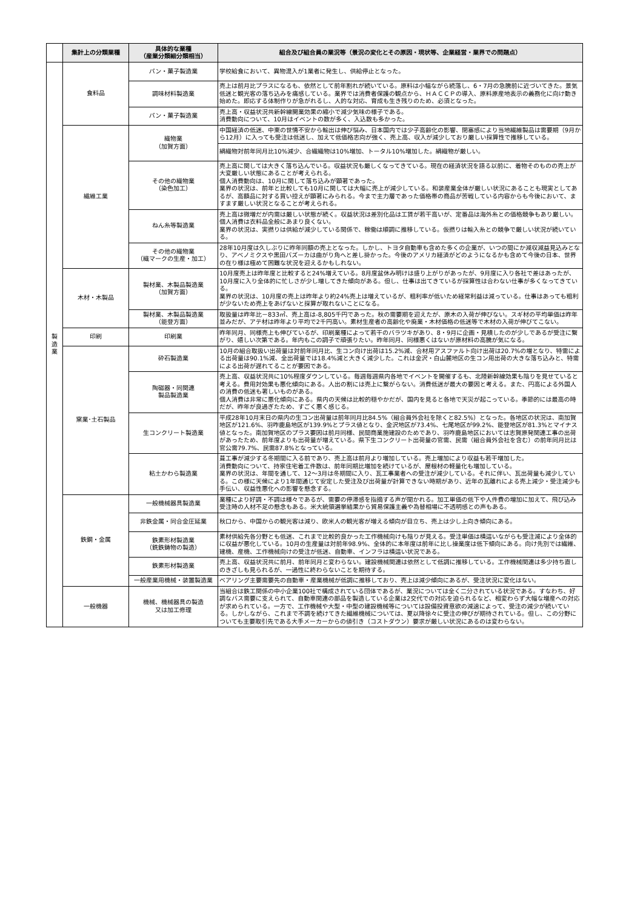| | 集計上の分類業種 | 具体的な業種 （産業分類細分類相当） | 組合及び組合員の業況等（景況の変化とその原因・現状等、企業経営・業界での問題点） |
| --- | --- | --- | --- |
| 製 造 業 | 食料品 | パン・菓子製造業 | 学校給食において、異物混入が1業者に発生し、供給停止となった。 |
| | | 調味材料製造業 | 売上は前月比プラスになるも、依然として前年割れが続いている。原料は小幅ながら続落し、6・7月の急騰前に近づいてきた。景気低迷と観光客の落ち込みを痛感している。業界では消費者保護の観点から、ＨＡＣＣＰの導入、原料原産地表示の義務化に向け動き始めた。即応する体制作りが急がれるし、人的な対応、育成も生き残りのため、必須となった。 |
| | | パン・菓子製造業 | 売上高・収益状況共新幹線開業効果の縮小で減少気味の様子である。 消費動向について、10月はイベントの数が多く、入込数も多かった。 |
| | 繊維工業 | 織物業 （加賀方面） | 中国経済の低迷、中東の世情不安から輸出は伸び悩み、日本国内では少子高齢化の影響、閉塞感により当地繊維製品は需要期（9月から12月）に入っても受注は低迷し、加えて低価格志向が強く、売上高、収入が減少しており厳しい採算性で推移している。 |
| | | | 絹織物対前年同月比10%減少、合繊織物は10%増加、トータル10%増加した。絹織物が厳しい。 |
| | | その他の織物業 （染色加工） | 売上高に関しては大きく落ち込んでいる。収益状況も厳しくなってきている。現在の経済状況を語る以前に、着物そのものの売上が大変厳しい状態にあることが考えられる。 個人消費動向は、10月に関して落ち込みが顕著であった。 業界の状況は、前年と比較しても10月に関しては大幅に売上が減少している。和装産業全体が厳しい状況にあることも現実としてあるが、高額品に対する買い控えが顕著にみられる。今まで主力層であった価格帯の商品が苦戦している内容からも今後において、ますます厳しい状況となることが考えられる。 |
| | | ねん糸等製造業 | 売上高は微増だが内需は厳しい状態が続く。収益状況は差別化品は工賃が若干高いが、定番品は海外糸との価格競争もあり厳しい。 個人消費は衣料品全般にあまり良くない。 業界の状況は、実撚りは供給が減少している関係で、稼働は順調に推移している。仮撚りは輸入糸との競争で厳しい状況が続いている。 |
| | | その他の織物業 （織マークの生産・加工） | 28年10月度は久しぶりに昨年同額の売上となった。しかし、トヨタ自動車も含めた多くの企業が、いつの間にか減収減益見込みとなり、アベノミクスや黒田バズーカは曲がり角へと差し掛かった。今後のアメリカ経済がどのようになるかも含めて今後の日本、世界の在り様は極めて困難な状況を迎えるかもしれない。 |
| | 木材・木製品 | 製材業、木製品製造業 （加賀方面） | 10月度売上は昨年度と比較すると24%増えている。8月度盆休み明けは盛り上がりがあったが、9月度に入り各社で差はあったが、10月度に入り全体的に忙しさが少し増してきた傾向がある。但し、仕事は出てきているが採算性は合わない仕事が多くなってきている。 業界の状況は、10月度の売上は昨年より約24%売上は増えているが、粗利率が低いため経常利益は減っている。仕事はあっても粗利が少ないため売上をあげないと採算が取れないことになる。 |
| | | 製材業、木製品製造業 （能登方面） | 取扱量は昨年比－833㎥、売上高は-8,805千円であった。秋の需要期を迎えたが、原木の入荷が伸びない。スギ材の平均単価は昨年並みだが、アテ材は昨年より平均で2千円高い。素材生産者の高齢化や廃業・木材価格の低迷等で木材の入荷が伸びてこない。 |
| | 印刷 | 印刷業 | 昨年同月、同様売上も伸びているが、印刷業種によって若干のバラツキがあり、8・9月に企画・見積したのが少しであるが受注に繋がり、嬉しい次第である。年内もこの調子で頑張りたい。昨年同月、同様悪くはないが原材料の高騰が気になる。 |
| | 窯業･土石製品 | 砕石製造業 | 10月の組合取扱い出荷量は対前年同月比、生コン向け出荷は15.2%減、合材用アスファルト向け出荷は20.7%の増となり、特需による出荷量は90.1%減、全出荷量では18.4%減と大きく減少した。これは金沢・白山麓地区の生コン用出荷の大きな落ち込みと、特需による出荷が遅れてることが要因である。 |
| | | 陶磁器・同関連 製品製造業 | 売上高、収益状況共に10%程度ダウンしている。毎週毎週県内各地でイベントを開催するも、北陸新幹線効果も陰りを見せていると考える。費用対効果も悪化傾向にある。人出の割には売上に繋がらない。消費低迷が最大の要因と考える。また、円高による外国人の消費の低迷も著しいものがある。 個人消費は非常に悪化傾向にある。県内の天候は比較的穏やかだが、国内を見ると各地で天災が起こっている。季節的には最高の時だが、昨年が良過ぎたため、すごく悪く感じる。 |
| | | 生コンクリート製造業 | 平成28年10月末日の県内の生コン出荷量は前年同月比84.5%（組合員外会社を除くと82.5%）となった。各地区の状況は、南加賀地区が121.6%、羽咋鹿島地区が139.9%とプラス値となり、金沢地区が73.4%、七尾地区が99.2%、能登地区が81.3%とマイナス値となった。南加賀地区のプラス要因は前月同様、民間商業施建設のためであり、羽咋鹿島地区においては志賀原発関連工事の出荷があったため、前年度よりも出荷量が増えている。県下生コンクリート出荷量の官需、民需（組合員外会社を含む）の前年同月比は官公需79.7%、民需87.8%となっている。 |
| | | 粘土かわら製造業 | 葺工事が減少する冬期間に入る前であり、売上高は前月より増加している。売上増加により収益も若干増加した。 消費動向について、持家住宅着工件数は、前年同期比増加を続けているが、屋根材の軽量化も増加している。 業界の状況は、年間を通して、12～3月は冬期間に入り、瓦工事業者への受注が減少している。それに伴い、瓦出荷量も減少している。この様に天候により1年間通じて安定した受注及び出荷量が計算できない時期があり、近年の瓦離れによる売上減少・受注減少も手伝い、収益性悪化への影響を懸念する。 |
| | 鉄鋼・金属 | 一般機械器具製造業 | 業種により好調・不調は様々であるが、需要の停滞感を指摘する声が聞かれる。加工単価の低下や人件費の増加に加えて、飛び込み受注時の人材不足の懸念もある。米大統領選挙結果から貿易保護主義や為替相場に不透明感との声もある。 |
| | | 非鉄金属・同合金圧延業 | 秋口から、中国からの観光客は減り、欧米人の観光客が増える傾向が目立ち、売上は少し上向き傾向にある。 |
| | | 鉄素形材製造業 （銑鉄鋳物の製造） | 素材供給先各分野とも低迷、これまで比較的良かった工作機械向けも陰りが見える。受注単価は横這いながらも受注減により全体的に収益が悪化している。10月の生産量は対前年98.9%、全体的に本年度は前年に比し操業度は低下傾向にある。向け先別では繊維、建機、産機、工作機械向けの受注が低迷、自動車、インフラは横這い状況である。 |
| | | 鉄素形材製造業 | 売上高、収益状況共に前月、前年同月と変わらない。建設機械関連は依然として低調に推移している。工作機械関連は多少持ち直しのきざしも見られるが、一過性に終わらないことを期待する。 |
| | | 一般産業用機械・装置製造業 | ベアリング主要需要先の自動車・産業機械が低調に推移しており、売上は減少傾向にあるが、受注状況に変化はない。 |
| | 一般機器 | 機械、機械器具の製造 又は加工修理 | 当組合は鉄工関係の中小企業100社で構成されている団体であるが、業況については全く二分されている状況である。すなわち、好調なバス需要に支えられて、自動車関連の部品を製造している企業は2交代での対応を迫られるなど、相変わらず大幅な増産への対応が求められている。一方で、工作機械や大型・中型の建設機械等については設備投資意欲の減速によって、受注の減少が続いている。しかしながら、これまで不調を続けてきた繊維機械については、夏以降徐々に受注の伸びが期待されている。但し、この分野についても主要取引先である大手メーカーからの値引き（コストダウン）要求が厳しい状況にあるのは変わらない。 |